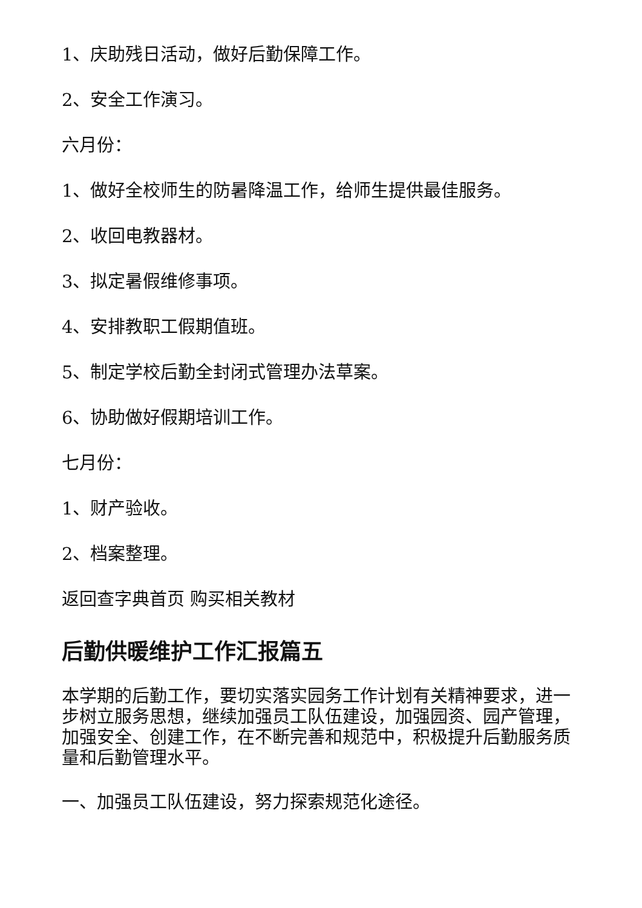1、庆助残日活动，做好后勤保障工作。
2、安全工作演习。
六月份：
1、做好全校师生的防暑降温工作，给师生提供最佳服务。
2、收回电教器材。
3、拟定暑假维修事项。
4、安排教职工假期值班。
5、制定学校后勤全封闭式管理办法草案。
6、协助做好假期培训工作。
七月份：
1、财产验收。
2、档案整理。
返回查字典首页 购买相关教材
后勤供暖维护工作汇报篇五
本学期的后勤工作，要切实落实园务工作计划有关精神要求，进一步树立服务思想，继续加强员工队伍建设，加强园资、园产管理，加强安全、创建工作，在不断完善和规范中，积极提升后勤服务质量和后勤管理水平。
一、加强员工队伍建设，努力探索规范化途径。